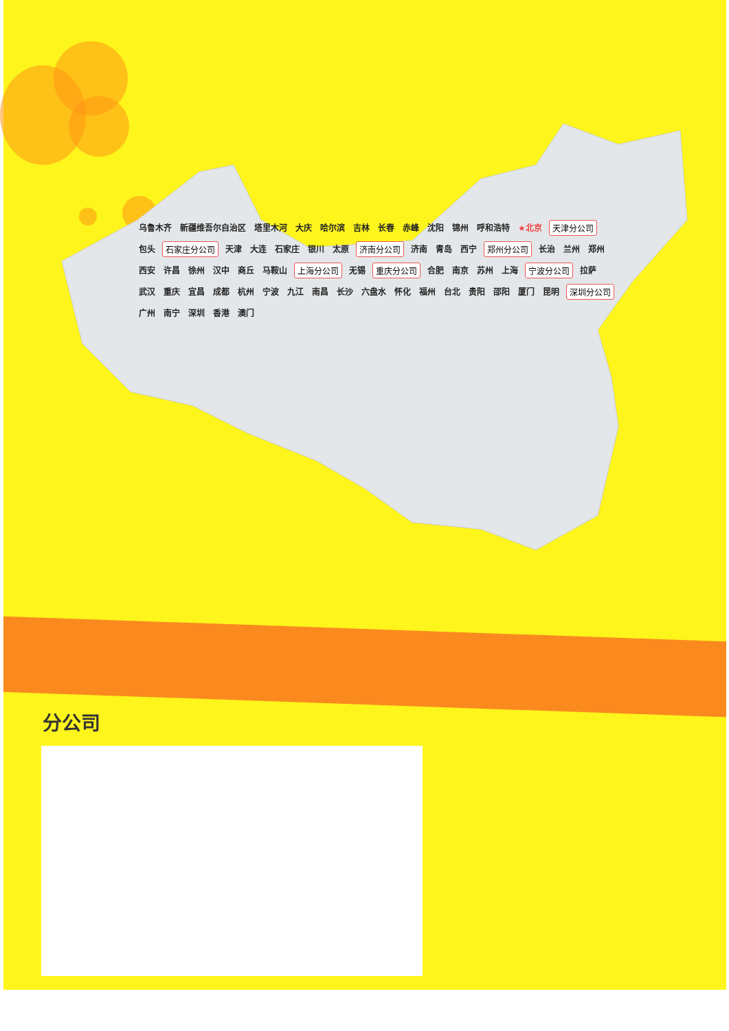乌鲁木齐 新疆维吾尔自治区 塔里木河 大庆 哈尔滨 吉林 长春 赤峰 沈阳 锦州 呼和浩特 ★北京 天津分公司 包头 石家庄分公司 天津 大连 石家庄 银川 太原 济南分公司 济南 青岛 西宁 郑州分公司 长治 兰州 郑州 西安 许昌 徐州 汉中 商丘 马鞍山 上海分公司 无锡 重庆分公司 合肥 南京 苏州 上海 宁波分公司 拉萨 武汉 重庆 宜昌 成都 杭州 宁波 九江 南昌 长沙 六盘水 怀化 福州 台北 贵阳 邵阳 厦门 昆明 深圳分公司 广州 南宁 深圳 香港 澳门
分公司